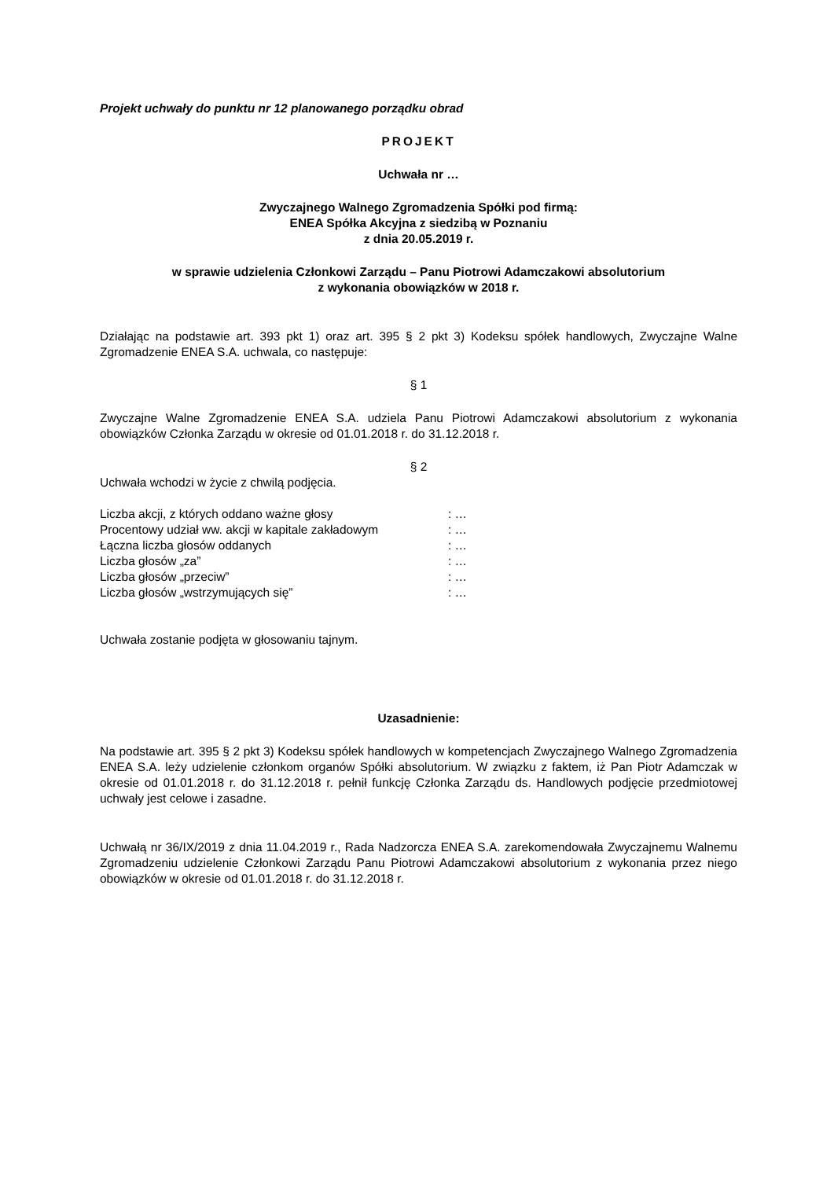Projekt uchwały do punktu nr 12 planowanego porządku obrad
PROJEKT
Uchwała nr …
Zwyczajnego Walnego Zgromadzenia Spółki pod firmą:
ENEA Spółka Akcyjna z siedzibą w Poznaniu
z dnia 20.05.2019 r.
w sprawie udzielenia Członkowi Zarządu – Panu Piotrowi Adamczakowi absolutorium
z wykonania obowiązków w 2018 r.
Działając na podstawie art. 393 pkt 1) oraz art. 395 § 2 pkt 3) Kodeksu spółek handlowych, Zwyczajne Walne Zgromadzenie ENEA S.A. uchwala, co następuje:
§ 1
Zwyczajne Walne Zgromadzenie ENEA S.A. udziela Panu Piotrowi Adamczakowi absolutorium z wykonania obowiązków Członka Zarządu w okresie od 01.01.2018 r. do 31.12.2018 r.
§ 2
Uchwała wchodzi w życie z chwilą podjęcia.
| Liczba akcji, z których oddano ważne głosy | : … |
| Procentowy udział ww. akcji w kapitale zakładowym | : … |
| Łączna liczba głosów oddanych | : … |
| Liczba głosów „za” | : … |
| Liczba głosów „przeciw” | : … |
| Liczba głosów „wstrzymujących się” | : … |
Uchwała zostanie podjęta w głosowaniu tajnym.
Uzasadnienie:
Na podstawie art. 395 § 2 pkt 3) Kodeksu spółek handlowych w kompetencjach Zwyczajnego Walnego Zgromadzenia ENEA S.A. leży udzielenie członkom organów Spółki absolutorium. W związku z faktem, iż Pan Piotr Adamczak w okresie od 01.01.2018 r. do 31.12.2018 r. pełnił funkcję Członka Zarządu ds. Handlowych podjęcie przedmiotowej uchwały jest celowe i zasadne.
Uchwałą nr 36/IX/2019 z dnia 11.04.2019 r., Rada Nadzorcza ENEA S.A. zarekomendowała Zwyczajnemu Walnemu Zgromadzeniu udzielenie Członkowi Zarządu Panu Piotrowi Adamczakowi absolutorium z wykonania przez niego obowiązków w okresie od 01.01.2018 r. do 31.12.2018 r.